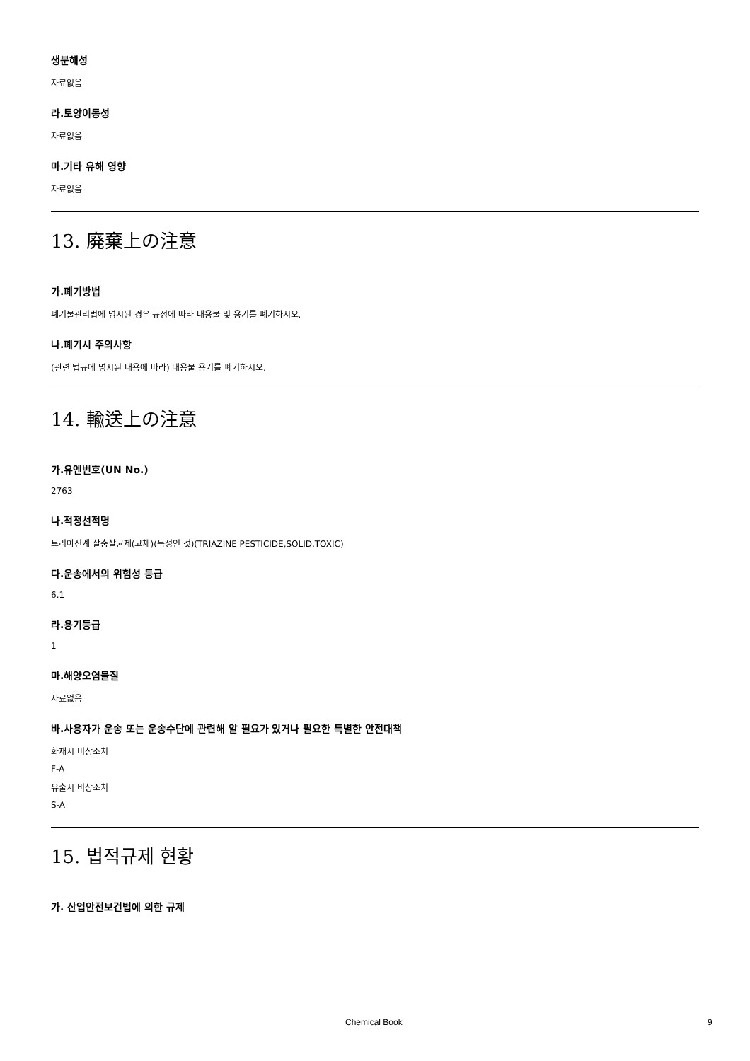생분해성
자료없음
라.토양이동성
자료없음
마.기타 유해 영향
자료없음
13. 廃棄上の注意
가.폐기방법
폐기물관리법에 명시된 경우 규정에 따라 내용물 및 용기를 폐기하시오.
나.폐기시 주의사항
(관련 법규에 명시된 내용에 따라) 내용물 용기를 폐기하시오.
14. 輸送上の注意
가.유엔번호(UN No.)
2763
나.적정선적명
트리아진계 살충살균제(고체)(독성인 것)(TRIAZINE PESTICIDE,SOLID,TOXIC)
다.운송에서의 위험성 등급
6.1
라.용기등급
1
마.해양오염물질
자료없음
바.사용자가 운송 또는 운송수단에 관련해 알 필요가 있거나 필요한 특별한 안전대책
화재시 비상조치
F-A
유출시 비상조치
S-A
15. 법적규제 현황
가. 산업안전보건법에 의한 규제
Chemical Book 9